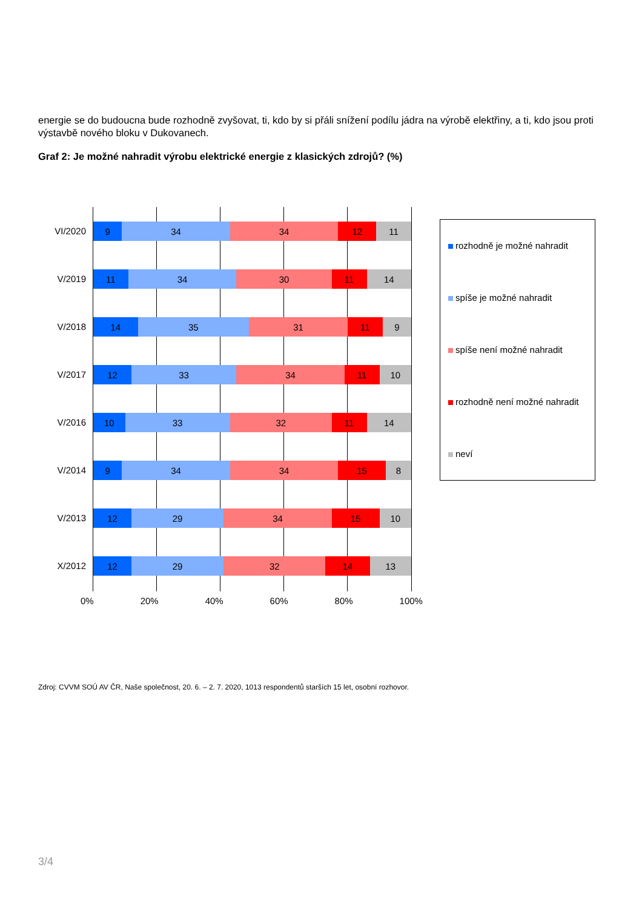energie se do budoucna bude rozhodně zvyšovat, ti, kdo by si přáli snížení podílu jádra na výrobě elektřiny, a ti, kdo jsou proti výstavbě nového bloku v Dukovanech.
Graf 2: Je možné nahradit výrobu elektrické energie z klasických zdrojů? (%)
VI/2020
9 34 34 12 11
V/2019
11 34 30 11 14
V/2018
14 35 31 11 9
V/2017
12 33 34 11 10
V/2016
10 33 32 11 14
V/2014
9 34 34 15 8
V/2013
12 29 34 15 10
X/2012
12 29 32 14 13
0% 20% 40% 60% 80% 100%
rozhodně je možné nahradit
spíše je možné nahradit
spíše není možné nahradit
rozhodně není možné nahradit
neví
Zdroj: CVVM SOÚ AV ČR, Naše společnost, 20. 6. – 2. 7. 2020, 1013 respondentů starších 15 let, osobní rozhovor.
3/4